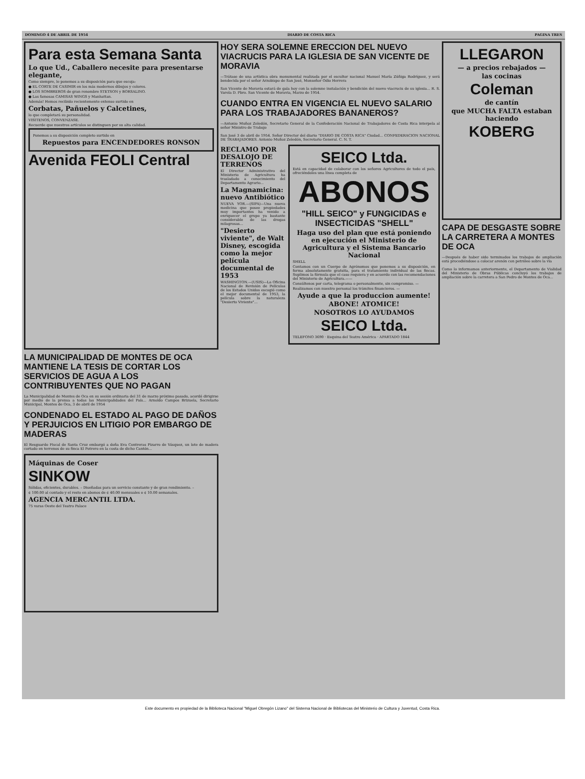DOMINGO 4 DE ABRIL DE 1954 DIARIO DE COSTA RICA PAGINA TRES
Para esta Semana Santa
Lo que Ud., Caballero necesite para presentarse elegante,
Como siempre, le ponemos a su disposición para que escoja:
● EL CORTE DE CASIMIR en los más modernos dibujos y colores.
● LOS SOMBREROS de gran renombre STETSON y BORSALINO.
● Las famosas CAMISAS WINGS y Manhattan.
Además! Hemos recibido recientemente extenso surtido en
Corbatas, Pañuelos y Calcetines,
lo que completará su personalidad.
VISITENOS, CONVENZASE.
Recuerde que nuestros artículos se distinguen por su alta calidad.
Ponemos a su disposición completo surtido en
Repuestos para ENCENDEDORES RONSON
Avenida FEOLI Central
LA MUNICIPALIDAD DE MONTES DE OCA MANTIENE LA TESIS DE CORTAR LOS SERVICIOS DE AGUA A LOS CONTRIBUYENTES QUE NO PAGAN
La Municipalidad de Montes de Oca en su sesión ordinaria del 31 de marzo próximo pasado, acordó dirigirse por medio de la prensa a todas las Municipalidades del País... Arnoldo Campos Brizuela, Secretario Municipal, Montes de Oca, 3 de abril de 1954
CONDENADO EL ESTADO AL PAGO DE DAÑOS Y PERJUICIOS EN LITIGIO POR EMBARGO DE MADERAS
El Resguardo Fiscal de Santa Cruz embargó a doña Eva Contreras Pizarro de Vásquez, un lote de madera cortado en terrenos de su finca El Potrero en la costa de dicho Cantón...
Máquinas de Coser
SINKOW
Sólidas, eficientes, durables. – Diseñadas para un servicio constante y de gran rendimiento. –
¢ 100.00 al contado y el resto en abonos de ¢ 40.00 mensuales o ¢ 10.00 semanales.
AGENCIA MERCANTIL LTDA.
75 varas Oeste del Teatro Palace
HOY SERA SOLEMNE ERECCION DEL NUEVO VIACRUCIS PARA LA IGLESIA DE SAN VICENTE DE MORAVIA
—Trátase de una artística obra monumental realizada por el escultor nacional Manuel María Zúñiga Rodríguez, y será bendecida por el señor Arzobispo de San José, Monseñor Odio Herrera
San Vicente de Moravia estará de gala hoy con la solemne instalación y bendición del nuevo viacrucis de su iglesia... R. S. Varela D. Pbro. San Vicente de Moravia, Marzo de 1954.
CUANDO ENTRA EN VIGENCIA EL NUEVO SALARIO PARA LOS TRABAJADORES BANANEROS?
—Antonio Muñoz Zeledón, Secretario General de la Confederación Nacional de Trabajadores de Costa Rica interpela al señor Ministro de Trabajo
San José 3 de abril de 1954. Señor Director del diario "DIARIO DE COSTA RICA" Ciudad... CONFEDERACION NACIONAL DE TRABAJADORES. Antonio Muñoz Zeledón, Secretario General. C. N. T.
RECLAMO POR DESALOJO DE TERRENOS
El Director Administrativo del Ministerio de Agricultura ha trasladado a conocimiento del Departamento Agrario...
La Magnamicina: nuevo Antibiótico
NUEVA YOR.—(SIPA)—Una nueva medicina que posee propiedades muy importantes ha venido a enriquecer el grupo ya bastante considerable de las drogas milagrosas...
"Desierto viviente", de Walt Disney, escogida como la mejor película documental de 1953
WASHINGTON.—(USIS)—La Oficina Nacional de Revisión de Películas de los Estados Unidos escogió como el mejor documental de 1953, la película sobre la naturaleza "Desierto Viviente"...
SEICO Ltda.
Está en capacidad de colaborar con los señores Agricultores de todo el país, ofreciéndoles una línea completa de
ABONOS
"HILL SEICO" y FUNGICIDAS e INSECTICIDAS "SHELL"
Haga uso del plan que está poniendo en ejecución el Ministerio de Agricultura y el Sistema Bancario Nacional
SHELL
Contamos con un Cuerpo de Agrónomos que ponemos a su disposición, en forma absolutamente gratuita, para el tratamiento individual de las fincas. Suplimos la fórmula que el caso requiera y en acuerdo con las recomendaciones del Ministerio de Agricultura.——
Consúltenos por carta, telegrama o personalmente, sin compromiso. —
Realizamos con nuestro personal los trámites financieros. —
Ayude a que la produccion aumente!
ABONE! ATOMICE!
NOSOTROS LO AYUDAMOS
SEICO Ltda.
TELEFONO 3690 · Esquina del Teatro América · APARTADO 1844
LLEGARON
— a precios rebajados —
las cocinas
Coleman
de cantín
que MUCHA FALTA estaban haciendo
KOBERG
CAPA DE DESGASTE SOBRE LA CARRETERA A MONTES DE OCA
—Después de haber sido terminados los trabajos de ampliación está procediéndose a colocar arenón con petróleo sobre la vía
Como lo informamos anteriormente, el Departamento de Vialidad del Ministerio de Obras Públicas concluyó los trabajos de ampliación sobre la carretera a San Pedro de Montes de Oca...
Este documento es propiedad de la Biblioteca Nacional "Miguel Obregón Lizano" del Sistema Nacional de Bibliotecas del Ministerio de Cultura y Juventud, Costa Rica.